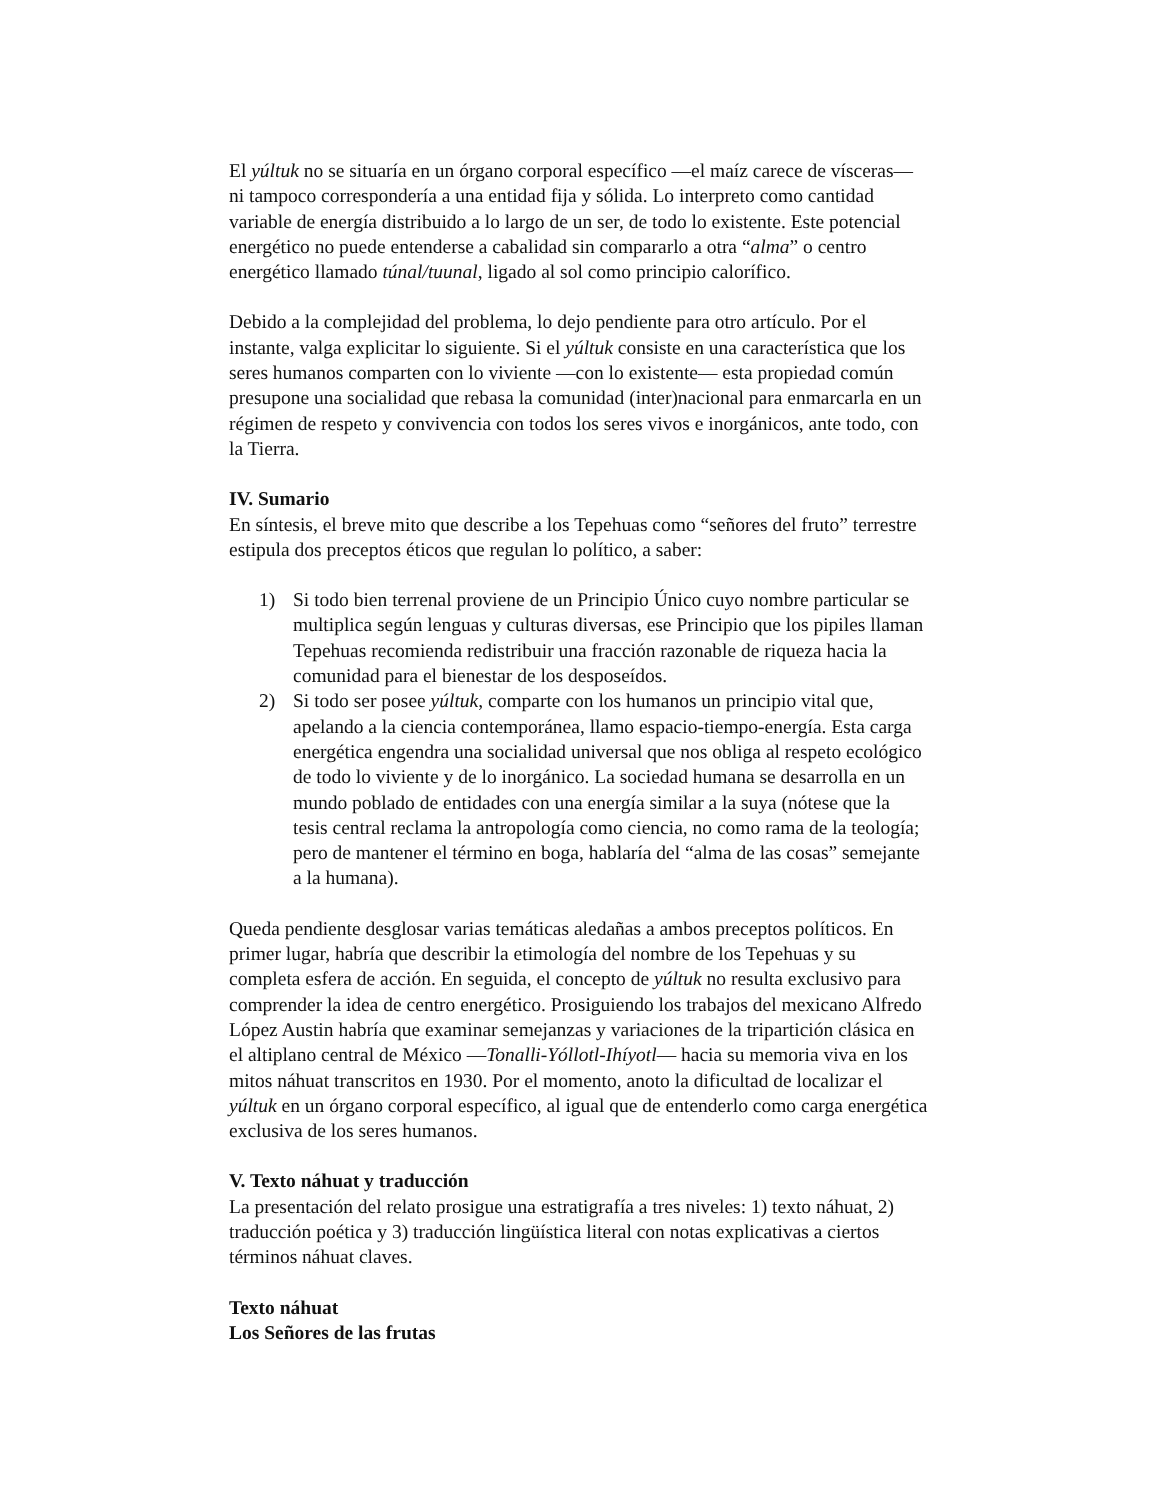El yúltuk no se situaría en un órgano corporal específico —el maíz carece de vísceras— ni tampoco correspondería a una entidad fija y sólida. Lo interpreto como cantidad variable de energía distribuido a lo largo de un ser, de todo lo existente. Este potencial energético no puede entenderse a cabalidad sin compararlo a otra “alma” o centro energético llamado túnal/tuunal, ligado al sol como principio calorífico.
Debido a la complejidad del problema, lo dejo pendiente para otro artículo. Por el instante, valga explicitar lo siguiente. Si el yúltuk consiste en una característica que los seres humanos comparten con lo viviente —con lo existente— esta propiedad común presupone una socialidad que rebasa la comunidad (inter)nacional para enmarcarla en un régimen de respeto y convivencia con todos los seres vivos e inorgánicos, ante todo, con la Tierra.
IV. Sumario
En síntesis, el breve mito que describe a los Tepehuas como “señores del fruto” terrestre estipula dos preceptos éticos que regulan lo político, a saber:
1) Si todo bien terrenal proviene de un Principio Único cuyo nombre particular se multiplica según lenguas y culturas diversas, ese Principio que los pipiles llaman Tepehuas recomienda redistribuir una fracción razonable de riqueza hacia la comunidad para el bienestar de los desposeídos.
2) Si todo ser posee yúltuk, comparte con los humanos un principio vital que, apelando a la ciencia contemporánea, llamo espacio-tiempo-energía. Esta carga energética engendra una socialidad universal que nos obliga al respeto ecológico de todo lo viviente y de lo inorgánico. La sociedad humana se desarrolla en un mundo poblado de entidades con una energía similar a la suya (nótese que la tesis central reclama la antropología como ciencia, no como rama de la teología; pero de mantener el término en boga, hablaría del “alma de las cosas” semejante a la humana).
Queda pendiente desglosar varias temáticas aledañas a ambos preceptos políticos. En primer lugar, habría que describir la etimología del nombre de los Tepehuas y su completa esfera de acción. En seguida, el concepto de yúltuk no resulta exclusivo para comprender la idea de centro energético. Prosiguiendo los trabajos del mexicano Alfredo López Austin habría que examinar semejanzas y variaciones de la tripartición clásica en el altiplano central de México —Tonalli-Yóllotl-Ihíyotl— hacia su memoria viva en los mitos náhuat transcritos en 1930. Por el momento, anoto la dificultad de localizar el yúltuk en un órgano corporal específico, al igual que de entenderlo como carga energética exclusiva de los seres humanos.
V. Texto náhuat y traducción
La presentación del relato prosigue una estratigrafía a tres niveles: 1) texto náhuat, 2) traducción poética y 3) traducción lingüística literal con notas explicativas a ciertos términos náhuat claves.
Texto náhuat
Los Señores de las frutas